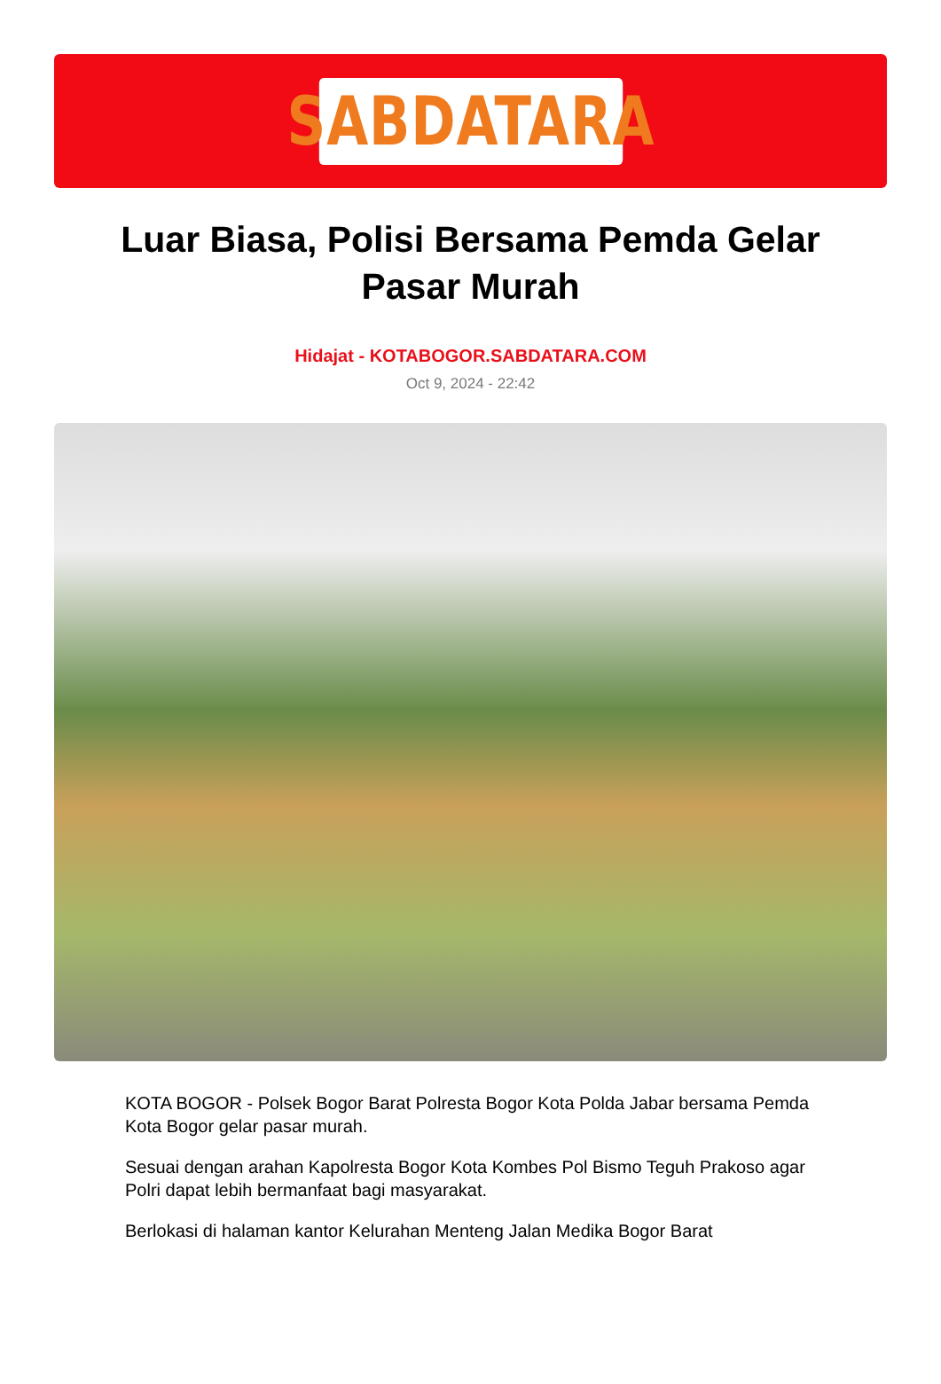SABDATARA
Luar Biasa, Polisi Bersama Pemda Gelar Pasar Murah
Hidajat - KOTABOGOR.SABDATARA.COM
Oct 9, 2024 - 22:42
KOTA BOGOR - Polsek Bogor Barat Polresta Bogor Kota Polda Jabar bersama Pemda Kota Bogor gelar pasar murah.
Sesuai dengan arahan Kapolresta Bogor Kota Kombes Pol Bismo Teguh Prakoso agar Polri dapat lebih bermanfaat bagi masyarakat.
Berlokasi di halaman kantor Kelurahan Menteng Jalan Medika Bogor Barat